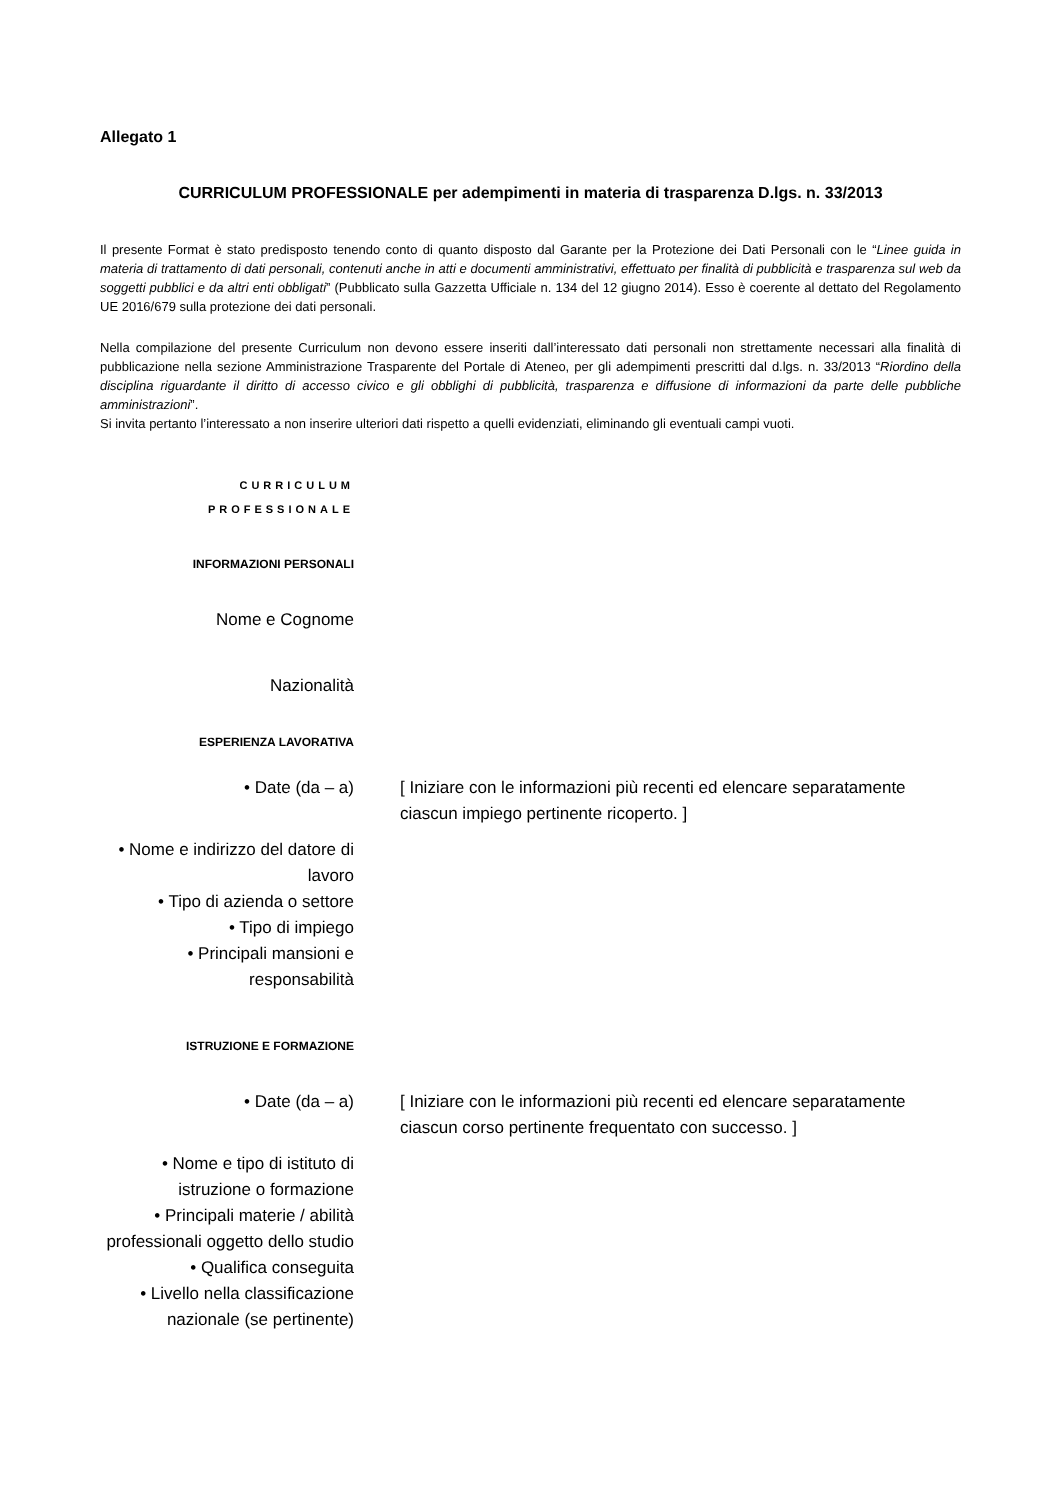Allegato 1
CURRICULUM PROFESSIONALE per adempimenti in materia di trasparenza D.lgs. n. 33/2013
Il presente Format è stato predisposto tenendo conto di quanto disposto dal Garante per la Protezione dei Dati Personali con le “Linee guida in materia di trattamento di dati personali, contenuti anche in atti e documenti amministrativi, effettuato per finalità di pubblicità e trasparenza sul web da soggetti pubblici e da altri enti obbligati” (Pubblicato sulla Gazzetta Ufficiale n. 134 del 12 giugno 2014). Esso è coerente al dettato del Regolamento UE 2016/679 sulla protezione dei dati personali.
Nella compilazione del presente Curriculum non devono essere inseriti dall’interessato dati personali non strettamente necessari alla finalità di pubblicazione nella sezione Amministrazione Trasparente del Portale di Ateneo, per gli adempimenti prescritti dal d.lgs. n. 33/2013 “Riordino della disciplina riguardante il diritto di accesso civico e gli obblighi di pubblicità, trasparenza e diffusione di informazioni da parte delle pubbliche amministrazioni”.
Si invita pertanto l’interessato a non inserire ulteriori dati rispetto a quelli evidenziati, eliminando gli eventuali campi vuoti.
CURRICULUM
PROFESSIONALE
INFORMAZIONI PERSONALI
Nome e Cognome
Nazionalità
ESPERIENZA LAVORATIVA
• Date (da – a) [ Iniziare con le informazioni più recenti ed elencare separatamente ciascun impiego pertinente ricoperto. ]
• Nome e indirizzo del datore di lavoro
• Tipo di azienda o settore
• Tipo di impiego
• Principali mansioni e responsabilità
ISTRUZIONE E FORMAZIONE
• Date (da – a) [ Iniziare con le informazioni più recenti ed elencare separatamente ciascun corso pertinente frequentato con successo. ]
• Nome e tipo di istituto di istruzione o formazione
• Principali materie / abilità professionali oggetto dello studio
• Qualifica conseguita
• Livello nella classificazione nazionale (se pertinente)